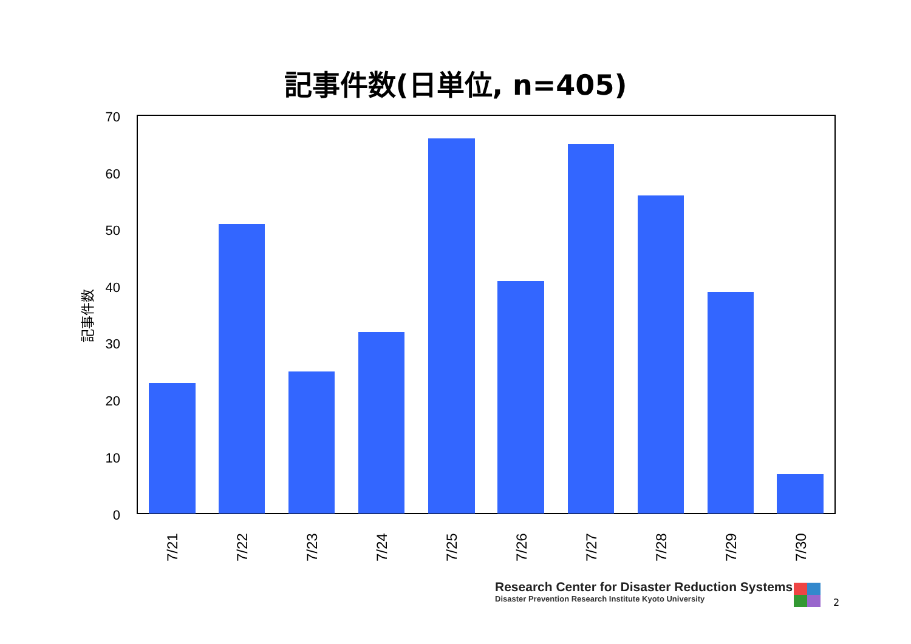記事件数(日単位, n=405)
70
60
50
40
30
20
10
0
記事件数
7/21
7/22
7/23
7/24
7/25
7/26
7/27
7/28
7/29
7/30
Research Center for Disaster Reduction Systems
Disaster Prevention Research Institute Kyoto University
2